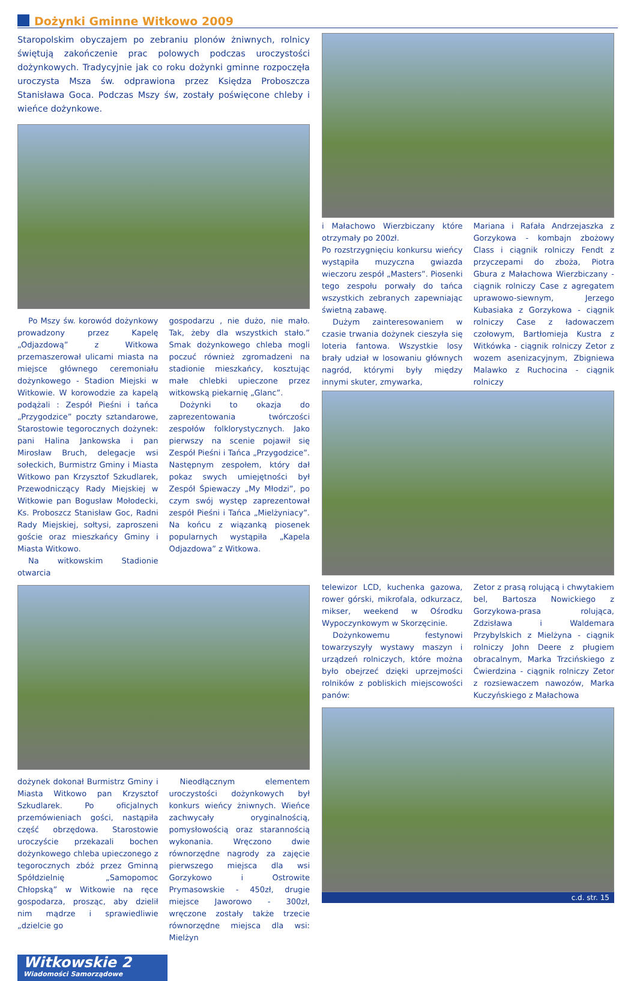Dożynki Gminne Witkowo 2009
Staropolskim obyczajem po zebraniu plonów żniwnych, rolnicy świętują zakończenie prac polowych podczas uroczystości dożynkowych. Tradycyjnie jak co roku dożynki gminne rozpoczęła uroczysta Msza św. odprawiona przez Księdza Proboszcza Stanisława Goca. Podczas Mszy św, zostały poświęcone chleby i wieńce dożynkowe.
Po Mszy św. korowód dożynkowy prowadzony przez Kapelę „Odjazdową” z Witkowa przemaszerował ulicami miasta na miejsce głównego ceremoniału dożynkowego - Stadion Miejski w Witkowie. W korowodzie za kapelą podążali : Zespół Pieśni i tańca „Przygodzice” poczty sztandarowe, Starostowie tegorocznych dożynek: pani Halina Jankowska i pan Mirosław Bruch, delegacje wsi sołeckich, Burmistrz Gminy i Miasta Witkowo pan Krzysztof Szkudlarek, Przewodniczący Rady Miejskiej w Witkowie pan Bogusław Mołodecki, Ks. Proboszcz Stanisław Goc, Radni Rady Miejskiej, sołtysi, zaproszeni goście oraz mieszkańcy Gminy i Miasta Witkowo.
Na witkowskim Stadionie otwarcia
gospodarzu , nie dużo, nie mało. Tak, żeby dla wszystkich stało.” Smak dożynkowego chleba mogli poczuć również zgromadzeni na stadionie mieszkańcy, kosztując małe chlebki upieczone przez witkowską piekarnię „Glanc”.
Dożynki to okazja do zaprezentowania twórczości zespołów folklorystycznych. Jako pierwszy na scenie pojawił się Zespół Pieśni i Tańca „Przygodzice”. Następnym zespołem, który dał pokaz swych umiejętności był Zespół Śpiewaczy „My Młodzi”, po czym swój występ zaprezentował zespół Pieśni i Tańca „Mielżyniacy”. Na końcu z wiązanką piosenek popularnych wystąpiła „Kapela Odjazdowa” z Witkowa.
dożynek dokonał Burmistrz Gminy i Miasta Witkowo pan Krzysztof Szkudlarek. Po oficjalnych przemówieniach gości, nastąpiła część obrzędowa. Starostowie uroczyście przekazali bochen dożynkowego chleba upieczonego z tegorocznych zbóż przez Gminną Spółdzielnię „Samopomoc Chłopską” w Witkowie na ręce gospodarza, prosząc, aby dzielił nim mądrze i sprawiedliwie „dzielcie go
Nieodłącznym elementem uroczystości dożynkowych był konkurs wieńcy żniwnych. Wieńce zachwycały oryginalnością, pomysłowością oraz starannością wykonania. Wręczono dwie równorzędne nagrody za zajęcie pierwszego miejsca dla wsi Gorzykowo i Ostrowite Prymasowskie - 450zł, drugie miejsce Jaworowo - 300zł, wręczone zostały także trzecie równorzędne miejsca dla wsi: Mielżyn
Witkowskie 2
Wiadomości Samorządowe
i Małachowo Wierzbiczany które otrzymały po 200zł.
Po rozstrzygnięciu konkursu wieńcy wystąpiła muzyczna gwiazda wieczoru zespół „Masters”. Piosenki tego zespołu porwały do tańca wszystkich zebranych zapewniając świetną zabawę.
Dużym zainteresowaniem w czasie trwania dożynek cieszyła się loteria fantowa. Wszystkie losy brały udział w losowaniu głównych nagród, którymi były między innymi skuter, zmywarka,
Mariana i Rafała Andrzejaszka z Gorzykowa - kombajn zbożowy Class i ciągnik rolniczy Fendt z przyczepami do zboża, Piotra Gbura z Małachowa Wierzbiczany - ciągnik rolniczy Case z agregatem uprawowo-siewnym, Jerzego Kubasiaka z Gorzykowa - ciągnik rolniczy Case z ładowaczem czołowym, Bartłomieja Kustra z Witkówka - ciągnik rolniczy Zetor z wozem asenizacyjnym, Zbigniewa Malawko z Ruchocina - ciągnik rolniczy
telewizor LCD, kuchenka gazowa, rower górski, mikrofala, odkurzacz, mikser, weekend w Ośrodku Wypoczynkowym w Skorzęcinie.
Dożynkowemu festynowi towarzyszyły wystawy maszyn i urządzeń rolniczych, które można było obejrzeć dzięki uprzejmości rolników z pobliskich miejscowości panów:
Zetor z prasą rolującą i chwytakiem bel, Bartosza Nowickiego z Gorzykowa-prasa rolująca, Zdzisława i Waldemara Przybylskich z Mielżyna - ciągnik rolniczy John Deere z pługiem obracalnym, Marka Trzcińskiego z Ćwierdzina - ciągnik rolniczy Zetor z rozsiewaczem nawozów, Marka Kuczyńskiego z Małachowa
c.d. str. 15